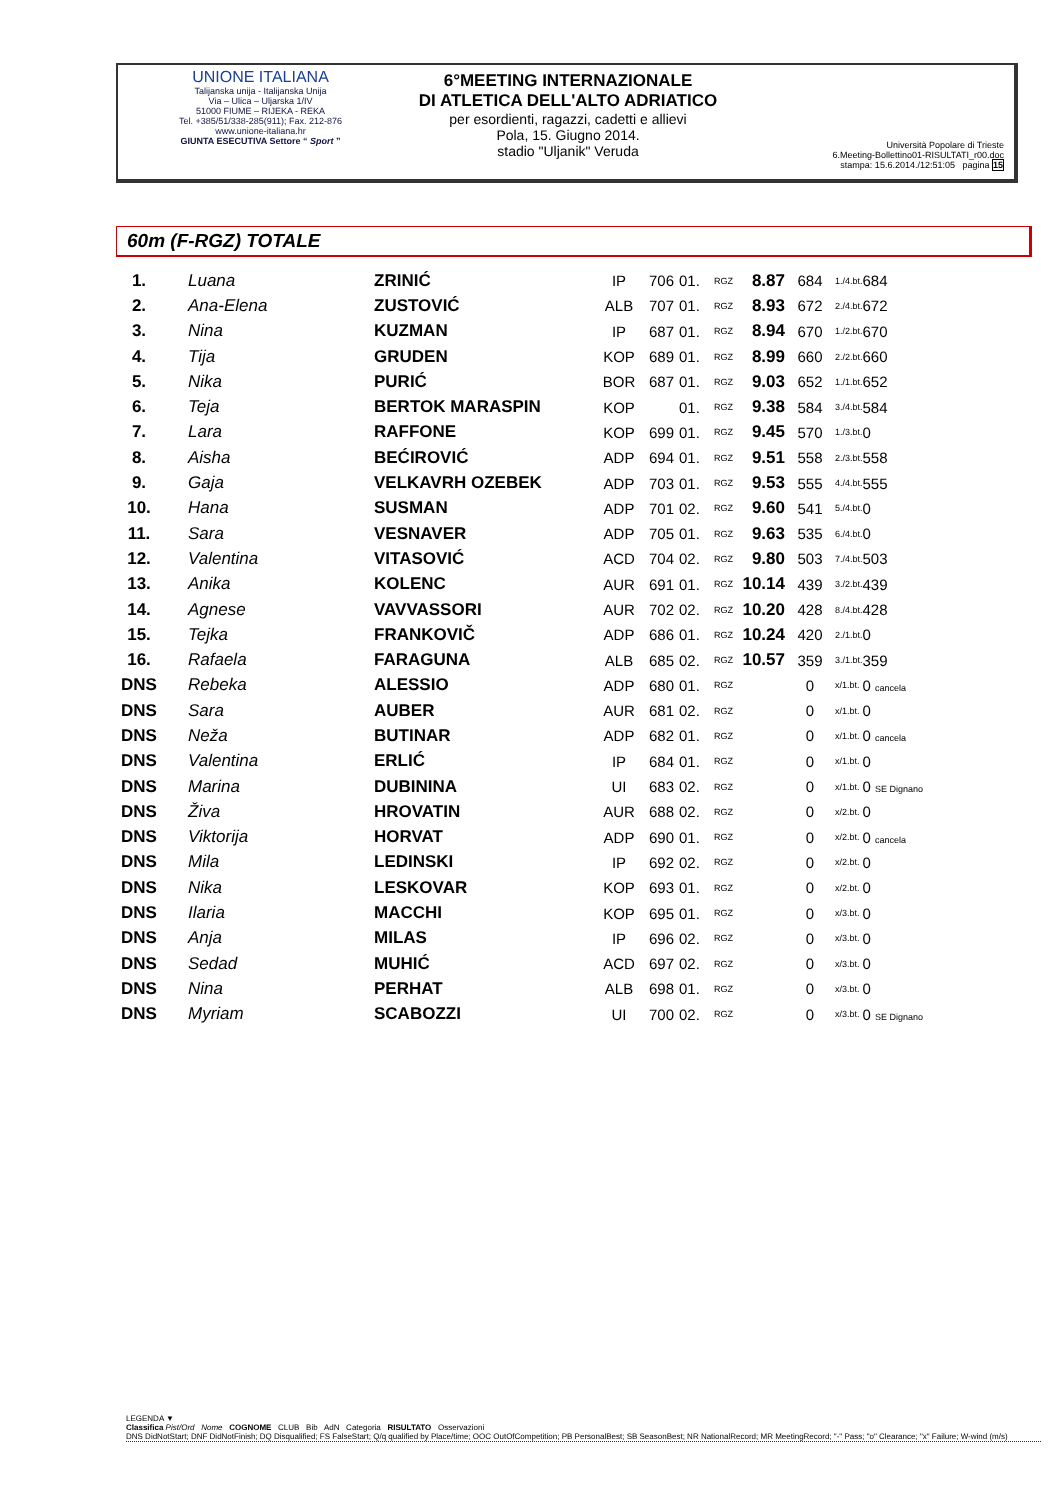UNIONE ITALIANA
Talijanska unija - Italijanska Unija
Via – Ulica – Uljarska 1/IV
51000 FIUME – RIJEKA - REKA
Tel. +385/51/338-285(911); Fax. 212-876
www.unione-italiana.hr
GIUNTA ESECUTIVA Settore “ Sport ”
6°MEETING INTERNAZIONALE
DI ATLETICA DELL'ALTO ADRIATICO
per esordienti, ragazzi, cadetti e allievi
Pola, 15. Giugno 2014.
stadio "Uljanik" Veruda
Università Popolare di Trieste
6.Meeting-Bollettino01-RISULTATI_r00.doc
stampa: 15.6.2014./12:51:05 pagina 15
60m (F-RGZ) TOTALE
| 1. | Luana | ZRINIĆ | IP | 706 | 01. | RGZ | 8.87 | 684 | 1./4.bt. | 684 |
| 2. | Ana-Elena | ZUSTOVIĆ | ALB | 707 | 01. | RGZ | 8.93 | 672 | 2./4.bt. | 672 |
| 3. | Nina | KUZMAN | IP | 687 | 01. | RGZ | 8.94 | 670 | 1./2.bt. | 670 |
| 4. | Tija | GRUDEN | KOP | 689 | 01. | RGZ | 8.99 | 660 | 2./2.bt. | 660 |
| 5. | Nika | PURIĆ | BOR | 687 | 01. | RGZ | 9.03 | 652 | 1./1.bt. | 652 |
| 6. | Teja | BERTOK MARASPIN | KOP | | 01. | RGZ | 9.38 | 584 | 3./4.bt. | 584 |
| 7. | Lara | RAFFONE | KOP | 699 | 01. | RGZ | 9.45 | 570 | 1./3.bt. | 0 |
| 8. | Aisha | BEĆIROVIĆ | ADP | 694 | 01. | RGZ | 9.51 | 558 | 2./3.bt. | 558 |
| 9. | Gaja | VELKAVRH OZEBEK | ADP | 703 | 01. | RGZ | 9.53 | 555 | 4./4.bt. | 555 |
| 10. | Hana | SUSMAN | ADP | 701 | 02. | RGZ | 9.60 | 541 | 5./4.bt. | 0 |
| 11. | Sara | VESNAVER | ADP | 705 | 01. | RGZ | 9.63 | 535 | 6./4.bt. | 0 |
| 12. | Valentina | VITASOVIĆ | ACD | 704 | 02. | RGZ | 9.80 | 503 | 7./4.bt. | 503 |
| 13. | Anika | KOLENC | AUR | 691 | 01. | RGZ | 10.14 | 439 | 3./2.bt. | 439 |
| 14. | Agnese | VAVVASSORI | AUR | 702 | 02. | RGZ | 10.20 | 428 | 8./4.bt. | 428 |
| 15. | Tejka | FRANKOVIČ | ADP | 686 | 01. | RGZ | 10.24 | 420 | 2./1.bt. | 0 |
| 16. | Rafaela | FARAGUNA | ALB | 685 | 02. | RGZ | 10.57 | 359 | 3./1.bt. | 359 |
| DNS | Rebeka | ALESSIO | ADP | 680 | 01. | RGZ | | 0 | x/1.bt. | 0 cancela |
| DNS | Sara | AUBER | AUR | 681 | 02. | RGZ | | 0 | x/1.bt. | 0 |
| DNS | Neža | BUTINAR | ADP | 682 | 01. | RGZ | | 0 | x/1.bt. | 0 cancela |
| DNS | Valentina | ERLIĆ | IP | 684 | 01. | RGZ | | 0 | x/1.bt. | 0 |
| DNS | Marina | DUBININA | UI | 683 | 02. | RGZ | | 0 | x/1.bt. | 0 SE Dignano |
| DNS | Živa | HROVATIN | AUR | 688 | 02. | RGZ | | 0 | x/2.bt. | 0 |
| DNS | Viktorija | HORVAT | ADP | 690 | 01. | RGZ | | 0 | x/2.bt. | 0 cancela |
| DNS | Mila | LEDINSKI | IP | 692 | 02. | RGZ | | 0 | x/2.bt. | 0 |
| DNS | Nika | LESKOVAR | KOP | 693 | 01. | RGZ | | 0 | x/2.bt. | 0 |
| DNS | Ilaria | MACCHI | KOP | 695 | 01. | RGZ | | 0 | x/3.bt. | 0 |
| DNS | Anja | MILAS | IP | 696 | 02. | RGZ | | 0 | x/3.bt. | 0 |
| DNS | Sedad | MUHIĆ | ACD | 697 | 02. | RGZ | | 0 | x/3.bt. | 0 |
| DNS | Nina | PERHAT | ALB | 698 | 01. | RGZ | | 0 | x/3.bt. | 0 |
| DNS | Myriam | SCABOZZI | UI | 700 | 02. | RGZ | | 0 | x/3.bt. | 0 SE Dignano |
LEGENDA ▼
Classifica Pist/Ord Nome COGNOME CLUB Bib AdN Categoria RISULTATO Osservazioni
DNS DidNotStart; DNF DidNotFinish; DQ Disqualified; FS FalseStart; Q/q qualified by Place/time; OOC OutOfCompetition; PB PersonalBest; SB SeasonBest; NR NationalRecord; MR MeetingRecord; "-" Pass; "o" Clearance; "x" Failure; W-wind (m/s)